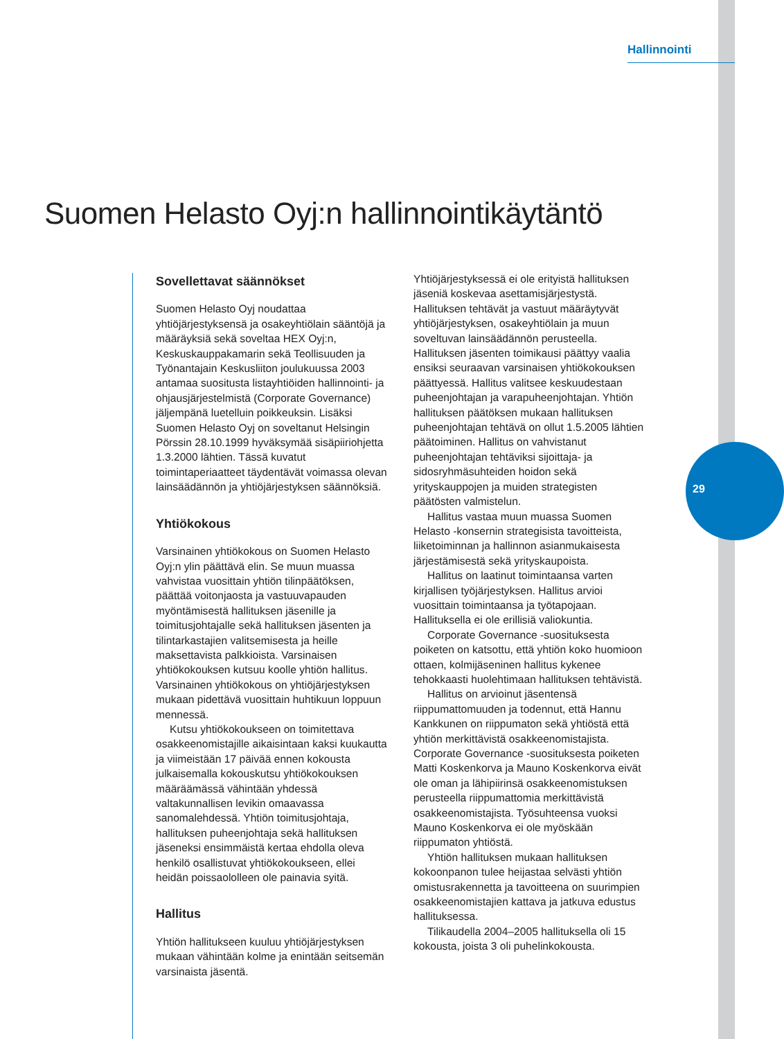Hallinnointi
Suomen Helasto Oyj:n hallinnointikäytäntö
Sovellettavat säännökset
Suomen Helasto Oyj noudattaa yhtiöjärjestyksensä ja osakeyhtiölain sääntöjä ja määräyksiä sekä soveltaa HEX Oyj:n, Keskuskauppakamarin sekä Teollisuuden ja Työnantajain Keskusliiton joulukuussa 2003 antamaa suositusta listayhtiöiden hallinnointi- ja ohjausjärjestelmistä (Corporate Governance) jäljempänä luetelluin poikkeuksin. Lisäksi Suomen Helasto Oyj on soveltanut Helsingin Pörssin 28.10.1999 hyväksymää sisäpiiriohjetta 1.3.2000 lähtien. Tässä kuvatut toimintaperiaatteet täydentävät voimassa olevan lainsäädännön ja yhtiöjärjestyksen säännöksiä.
Yhtiökokous
Varsinainen yhtiökokous on Suomen Helasto Oyj:n ylin päättävä elin. Se muun muassa vahvistaa vuosittain yhtiön tilinpäätöksen, päättää voitonjaosta ja vastuuvapauden myöntämisestä hallituksen jäsenille ja toimitusjohtajalle sekä hallituksen jäsenten ja tilintarkastajien valitsemisesta ja heille maksettavista palkkioista. Varsinaisen yhtiökokouksen kutsuu koolle yhtiön hallitus. Varsinainen yhtiökokous on yhtiöjärjestyksen mukaan pidettävä vuosittain huhtikuun loppuun mennessä.
Kutsu yhtiökokoukseen on toimitettava osakkeenomistajille aikaisintaan kaksi kuukautta ja viimeistään 17 päivää ennen kokousta julkaisemalla kokouskutsu yhtiökokouksen määräämässä vähintään yhdessä valtakunnallisen levikin omaavassa sanomalehdessä. Yhtiön toimitusjohtaja, hallituksen puheenjohtaja sekä hallituksen jäseneksi ensimmäistä kertaa ehdolla oleva henkilö osallistuvat yhtiökokoukseen, ellei heidän poissaololleen ole painavia syitä.
Hallitus
Yhtiön hallitukseen kuuluu yhtiöjärjestyksen mukaan vähintään kolme ja enintään seitsemän varsinaista jäsentä.
Yhtiöjärjestyksessä ei ole erityistä hallituksen jäseniä koskevaa asettamisjärjestystä. Hallituksen tehtävät ja vastuut määräytyvät yhtiöjärjestyksen, osakeyhtiölain ja muun soveltuvan lainsäädännön perusteella. Hallituksen jäsenten toimikausi päättyy vaalia ensiksi seuraavan varsinaisen yhtiökokouksen päättyessä. Hallitus valitsee keskuudestaan puheenjohtajan ja varapuheenjohtajan. Yhtiön hallituksen päätöksen mukaan hallituksen puheenjohtajan tehtävä on ollut 1.5.2005 lähtien päätoiminen. Hallitus on vahvistanut puheenjohtajan tehtäviksi sijoittaja- ja sidosryhmäsuhteiden hoidon sekä yrityskauppojen ja muiden strategisten päätösten valmistelun.
Hallitus vastaa muun muassa Suomen Helasto -konsernin strategisista tavoitteista, liiketoiminnan ja hallinnon asianmukaisesta järjestämisestä sekä yrityskaupoista.
Hallitus on laatinut toimintaansa varten kirjallisen työjärjestyksen. Hallitus arvioi vuosittain toimintaansa ja työtapojaan. Hallituksella ei ole erillisiä valiokuntia.
Corporate Governance -suosituksesta poiketen on katsottu, että yhtiön koko huomioon ottaen, kolmijäseninen hallitus kykenee tehokkaasti huolehtimaan hallituksen tehtävistä.
Hallitus on arvioinut jäsentensä riippumattomuuden ja todennut, että Hannu Kankkunen on riippumaton sekä yhtiöstä että yhtiön merkittävistä osakkeenomistajista. Corporate Governance -suosituksesta poiketen Matti Koskenkorva ja Mauno Koskenkorva eivät ole oman ja lähipiirinsä osakkeenomistuksen perusteella riippumattomia merkittävistä osakkeenomistajista. Työsuhteensa vuoksi Mauno Koskenkorva ei ole myöskään riippumaton yhtiöstä.
Yhtiön hallituksen mukaan hallituksen kokoonpanon tulee heijastaa selvästi yhtiön omistusrakennetta ja tavoitteena on suurimpien osakkeenomistajien kattava ja jatkuva edustus hallituksessa.
Tilikaudella 2004–2005 hallituksella oli 15 kokousta, joista 3 oli puhelinkokousta.
29